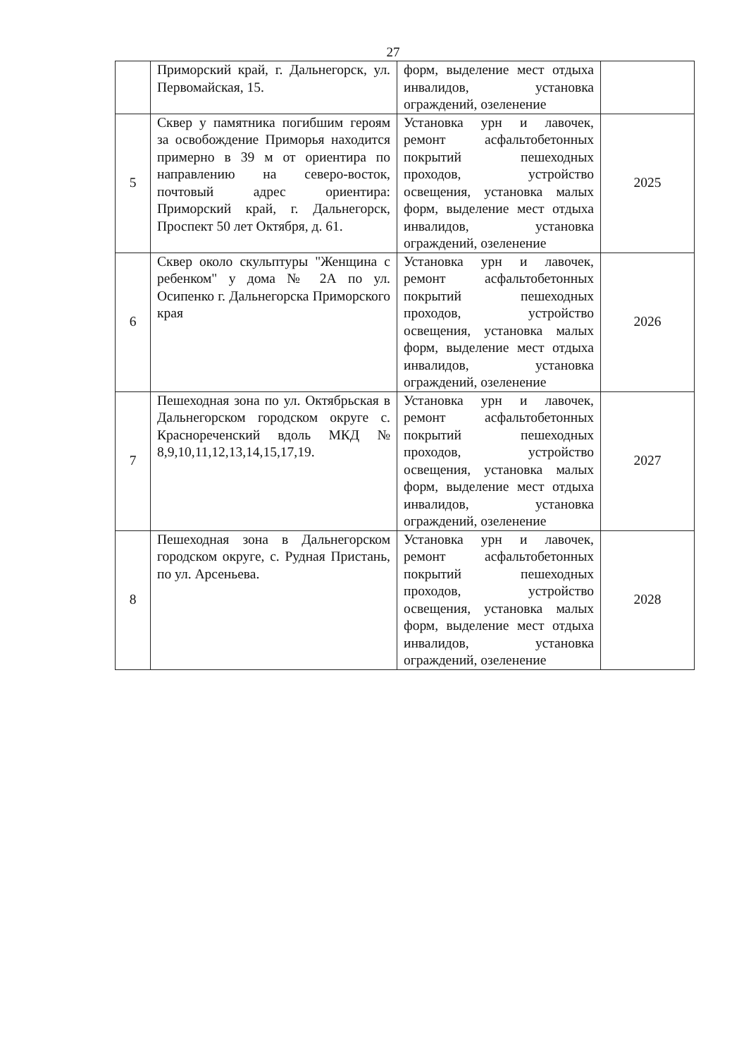27
| | Приморский край, г. Дальнегорск, ул. Первомайская, 15. | форм, выделение мест отдыха инвалидов, установка ограждений, озеленение | |
| 5 | Сквер у памятника погибшим героям за освобождение Приморья находится примерно в 39 м от ориентира по направлению на северо-восток, почтовый адрес ориентира: Приморский край, г. Дальнегорск, Проспект 50 лет Октября, д. 61. | Установка урн и лавочек, ремонт асфальтобетонных покрытий пешеходных проходов, устройство освещения, установка малых форм, выделение мест отдыха инвалидов, установка ограждений, озеленение | 2025 |
| 6 | Сквер около скульптуры "Женщина с ребенком" у дома № 2А по ул. Осипенко г. Дальнегорска Приморского края | Установка урн и лавочек, ремонт асфальтобетонных покрытий пешеходных проходов, устройство освещения, установка малых форм, выделение мест отдыха инвалидов, установка ограждений, озеленение | 2026 |
| 7 | Пешеходная зона по ул. Октябрьская в Дальнегорском городском округе с. Краснореченский вдоль МКД № 8,9,10,11,12,13,14,15,17,19. | Установка урн и лавочек, ремонт асфальтобетонных покрытий пешеходных проходов, устройство освещения, установка малых форм, выделение мест отдыха инвалидов, установка ограждений, озеленение | 2027 |
| 8 | Пешеходная зона в Дальнегорском городском округе, с. Рудная Пристань, по ул. Арсеньева. | Установка урн и лавочек, ремонт асфальтобетонных покрытий пешеходных проходов, устройство освещения, установка малых форм, выделение мест отдыха инвалидов, установка ограждений, озеленение | 2028 |